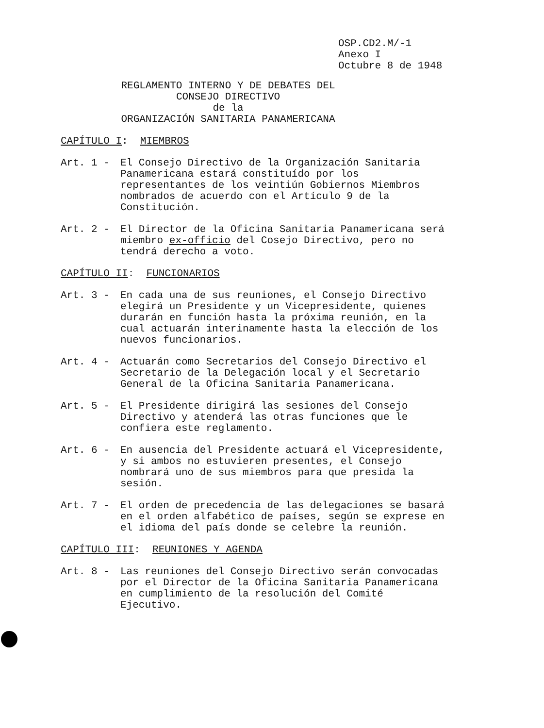OSP.CD2.M/-1
Anexo I
Octubre 8 de 1948
REGLAMENTO INTERNO Y DE DEBATES DEL
CONSEJO DIRECTIVO
de la
ORGANIZACIÓN SANITARIA PANAMERICANA
CAPÍTULO I: MIEMBROS
Art. 1 - El Consejo Directivo de la Organización Sanitaria Panamericana estará constituído por los representantes de los veintiún Gobiernos Miembros nombrados de acuerdo con el Artículo 9 de la Constitución.
Art. 2 - El Director de la Oficina Sanitaria Panamericana será miembro ex-officio del Cosejo Directivo, pero no tendrá derecho a voto.
CAPÍTULO II: FUNCIONARIOS
Art. 3 - En cada una de sus reuniones, el Consejo Directivo elegirá un Presidente y un Vicepresidente, quienes durarán en función hasta la próxima reunión, en la cual actuarán interinamente hasta la elección de los nuevos funcionarios.
Art. 4 - Actuarán como Secretarios del Consejo Directivo el Secretario de la Delegación local y el Secretario General de la Oficina Sanitaria Panamericana.
Art. 5 - El Presidente dirigirá las sesiones del Consejo Directivo y atenderá las otras funciones que le confiera este reglamento.
Art. 6 - En ausencia del Presidente actuará el Vicepresidente, y si ambos no estuvieren presentes, el Consejo nombrará uno de sus miembros para que presida la sesión.
Art. 7 - El orden de precedencia de las delegaciones se basará en el orden alfabético de países, según se exprese en el idioma del país donde se celebre la reunión.
CAPÍTULO III: REUNIONES Y AGENDA
Art. 8 - Las reuniones del Consejo Directivo serán convocadas por el Director de la Oficina Sanitaria Panamericana en cumplimiento de la resolución del Comité Ejecutivo.